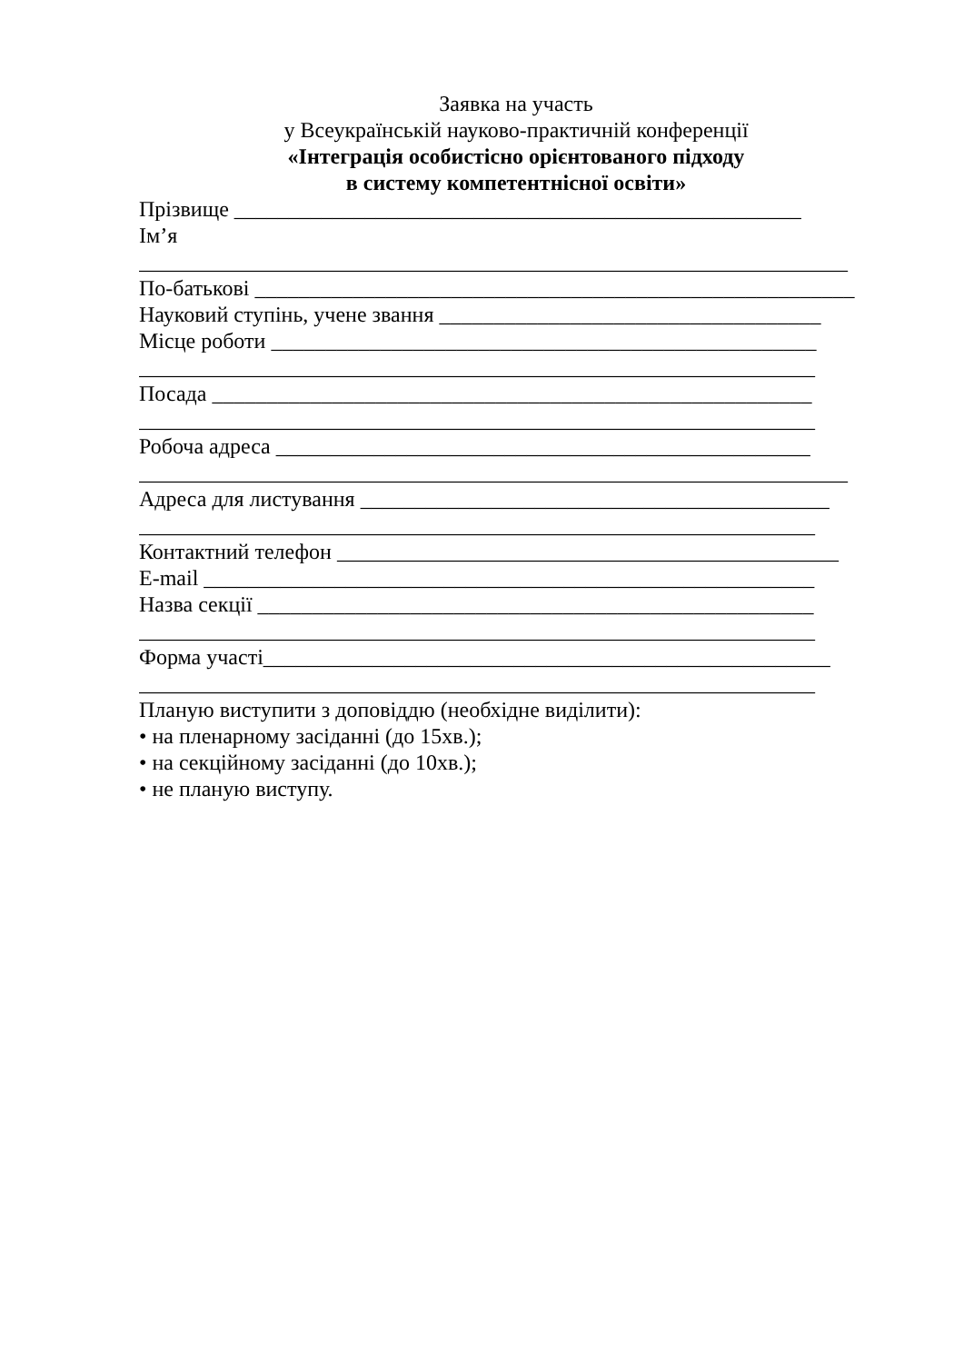Заявка на участь
у Всеукраїнській науково-практичній конференції
«Інтеграція особистісно орієнтованого підходу
в систему компетентнісної освіти»
Прізвище ____________________________________________________
Ім’я
_________________________________________________________________
По-батькові _______________________________________________________
Науковий ступінь, учене звання ___________________________________
Місце роботи __________________________________________________
______________________________________________________________
Посада _______________________________________________________
______________________________________________________________
Робоча адреса _________________________________________________
_________________________________________________________________
Адреса для листування ___________________________________________
______________________________________________________________
Контактний телефон ______________________________________________
E-mail ________________________________________________________
Назва секції ___________________________________________________
______________________________________________________________
Форма участі____________________________________________________
______________________________________________________________
Планую виступити з доповіддю (необхідне виділити):
• на пленарному засіданні (до 15хв.);
• на секційному засіданні (до 10хв.);
• не планую виступу.